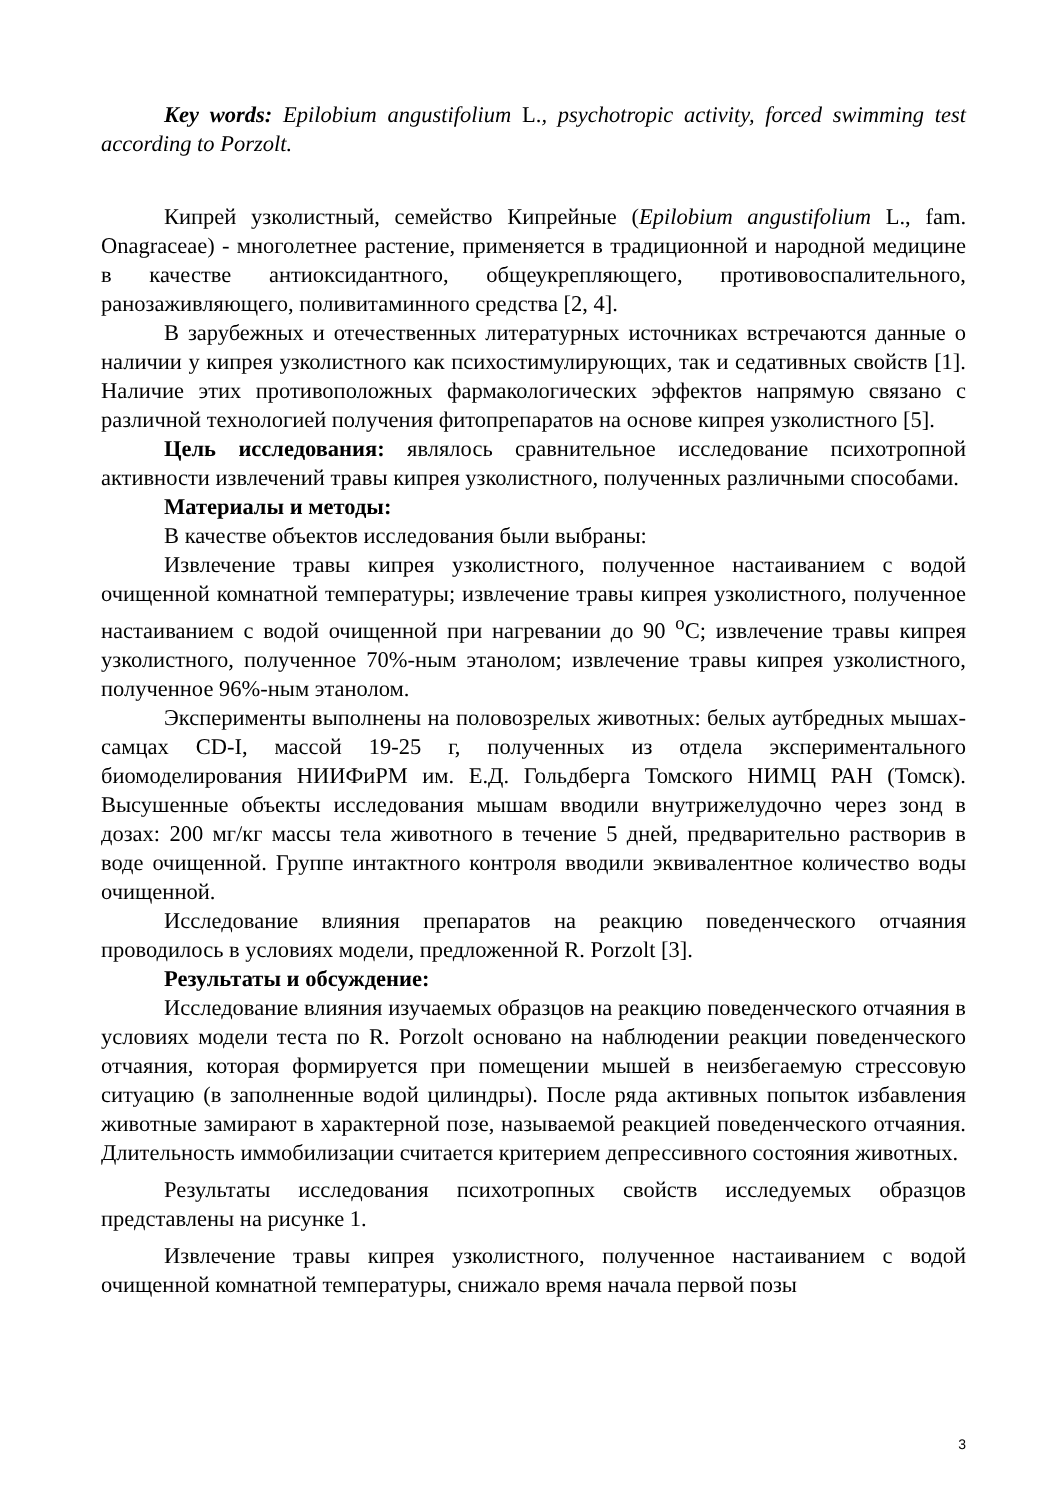Key words: Epilobium angustifolium L., psychotropic activity, forced swimming test according to Porzolt.
Кипрей узколистный, семейство Кипрейные (Epilobium angustifolium L., fam. Onagraceae) - многолетнее растение, применяется в традиционной и народной медицине в качестве антиоксидантного, общеукрепляющего, противовоспалительного, ранозаживляющего, поливитаминного средства [2, 4].
В зарубежных и отечественных литературных источниках встречаются данные о наличии у кипрея узколистного как психостимулирующих, так и седативных свойств [1]. Наличие этих противоположных фармакологических эффектов напрямую связано с различной технологией получения фитопрепаратов на основе кипрея узколистного [5].
Цель исследования: являлось сравнительное исследование психотропной активности извлечений травы кипрея узколистного, полученных различными способами.
Материалы и методы:
В качестве объектов исследования были выбраны:
Извлечение травы кипрея узколистного, полученное настаиванием с водой очищенной комнатной температуры; извлечение травы кипрея узколистного, полученное настаиванием с водой очищенной при нагревании до 90 <sup>о</sup>С; извлечение травы кипрея узколистного, полученное 70%-ным этанолом; извлечение травы кипрея узколистного, полученное 96%-ным этанолом.
Эксперименты выполнены на половозрелых животных: белых аутбредных мышах-самцах CD-I, массой 19-25 г, полученных из отдела экспериментального биомоделирования НИИФиРМ им. Е.Д. Гольдберга Томского НИМЦ РАН (Томск). Высушенные объекты исследования мышам вводили внутрижелудочно через зонд в дозах: 200 мг/кг массы тела животного в течение 5 дней, предварительно растворив в воде очищенной. Группе интактного контроля вводили эквивалентное количество воды очищенной.
Исследование влияния препаратов на реакцию поведенческого отчаяния проводилось в условиях модели, предложенной R. Porzolt [3].
Результаты и обсуждение:
Исследование влияния изучаемых образцов на реакцию поведенческого отчаяния в условиях модели теста по R. Porzolt основано на наблюдении реакции поведенческого отчаяния, которая формируется при помещении мышей в неизбегаемую стрессовую ситуацию (в заполненные водой цилиндры). После ряда активных попыток избавления животные замирают в характерной позе, называемой реакцией поведенческого отчаяния. Длительность иммобилизации считается критерием депрессивного состояния животных.
Результаты исследования психотропных свойств исследуемых образцов представлены на рисунке 1.
Извлечение травы кипрея узколистного, полученное настаиванием с водой очищенной комнатной температуры, снижало время начала первой позы
3